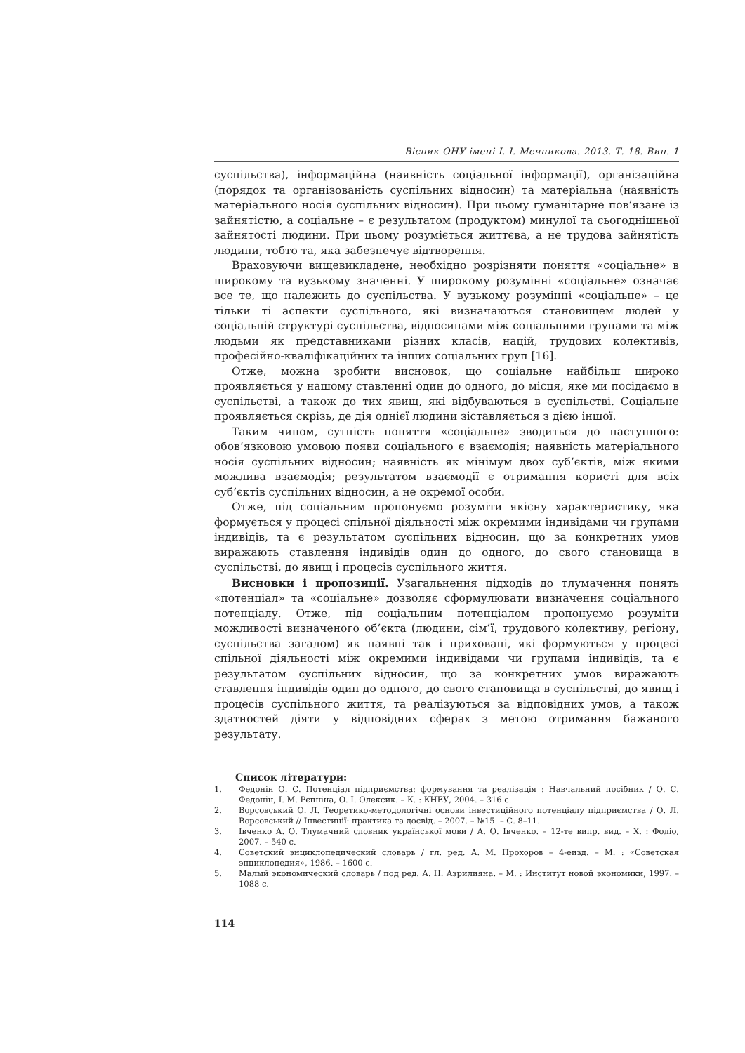Вісник ОНУ імені І. І. Мечникова. 2013. Т. 18. Вип. 1
суспільства), інформаційна (наявність соціальної інформації), організаційна (порядок та організованість суспільних відносин) та матеріальна (наявність матеріального носія суспільних відносин). При цьому гуманітарне пов’язане із зайнятістю, а соціальне – є результатом (продуктом) минулої та сьогоднішньої зайнятості людини. При цьому розуміється життєва, а не трудова зайнятість людини, тобто та, яка забезпечує відтворення.
Враховуючи вищевикладене, необхідно розрізняти поняття «соціальне» в широкому та вузькому значенні. У широкому розумінні «соціальне» означає все те, що належить до суспільства. У вузькому розумінні «соціальне» – це тільки ті аспекти суспільного, які визначаються становищем людей у соціальній структурі суспільства, відносинами між соціальними групами та між людьми як представниками різних класів, націй, трудових колективів, професійно-кваліфікаційних та інших соціальних груп [16].
Отже, можна зробити висновок, що соціальне найбільш широко проявляється у нашому ставленні один до одного, до місця, яке ми посідаємо в суспільстві, а також до тих явищ, які відбуваються в суспільстві. Соціальне проявляється скрізь, де дія однієї людини зіставляється з дією іншої.
Таким чином, сутність поняття «соціальне» зводиться до наступного: обов’язковою умовою появи соціального є взаємодія; наявність матеріального носія суспільних відносин; наявність як мінімум двох суб’єктів, між якими можлива взаємодія; результатом взаємодії є отримання користі для всіх суб’єктів суспільних відносин, а не окремої особи.
Отже, під соціальним пропонуємо розуміти якісну характеристику, яка формується у процесі спільної діяльності між окремими індивідами чи групами індивідів, та є результатом суспільних відносин, що за конкретних умов виражають ставлення індивідів один до одного, до свого становища в суспільстві, до явищ і процесів суспільного життя.
Висновки і пропозиції. Узагальнення підходів до тлумачення понять «потенціал» та «соціальне» дозволяє сформулювати визначення соціального потенціалу. Отже, під соціальним потенціалом пропонуємо розуміти можливості визначеного об’єкта (людини, сім’ї, трудового колективу, регіону, суспільства загалом) як наявні так і приховані, які формуються у процесі спільної діяльності між окремими індивідами чи групами індивідів, та є результатом суспільних відносин, що за конкретних умов виражають ставлення індивідів один до одного, до свого становища в суспільстві, до явищ і процесів суспільного життя, та реалізуються за відповідних умов, а також здатностей діяти у відповідних сферах з метою отримання бажаного результату.
Список літератури:
1. Федонін О. С. Потенціал підприємства: формування та реалізація : Навчальний посібник / О. С. Федонін, І. М. Рєпніна, О. І. Олексик. – К. : КНЕУ, 2004. – 316 с.
2. Ворсовський О. Л. Теоретико-методологічні основи інвестиційного потенціалу підприємства / О. Л. Ворсовський // Інвестиції: практика та досвід. – 2007. – №15. – С. 8–11.
3. Івченко А. О. Тлумачний словник української мови / А. О. Івченко. – 12-те випр. вид. – Х. : Фоліо, 2007. – 540 с.
4. Советский энциклопедический словарь / гл. ред. А. М. Прохоров – 4-еизд. – М. : «Советская энциклопедия», 1986. – 1600 с.
5. Малый экономический словарь / под ред. А. Н. Азрилияна. – М. : Институт новой экономики, 1997. – 1088 с.
114